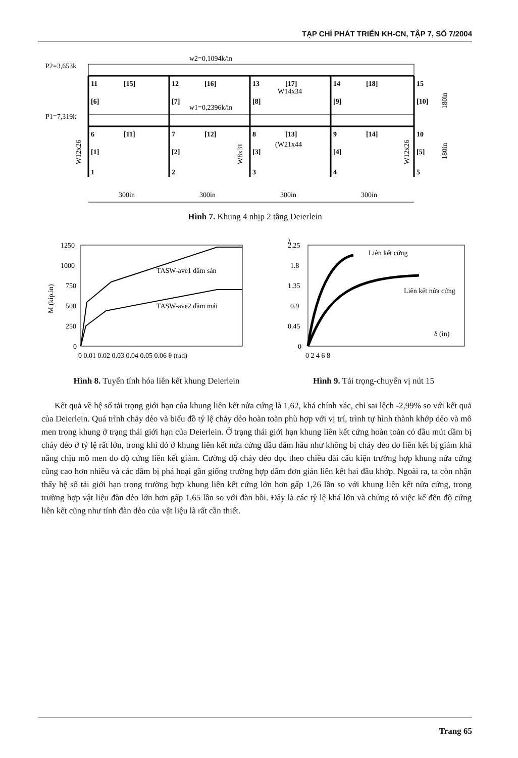TẠP CHÍ PHÁT TRIỂN KH-CN, TẬP 7, SỐ 7/2004
w2=0,1094k/in
P2=3,653k
P1=7,319k
w1=0,2396k/in
11
[15]
12
[16]
13
[17]
14
[18]
15
[6]
[7]
[8]
[9]
[10]
6
[11]
7
[12]
8
[13]
9
[14]
10
[1]
[2]
[3]
[4]
[5]
1
2
3
4
5
W14x34
(W21x44
W12x26
W8x31
W12x26
180in
180in
300in
300in
300in
300in
Hình 7. Khung 4 nhịp 2 tầng Deierlein
1250
1000
750
500
250
0
TASW-ave1 dầm sàn
TASW-ave2 dầm mái
M (kip.in)
0 0.01 0.02 0.03 0.04 0.05 0.06 θ (rad)
Hình 8. Tuyến tính hóa liên kết khung Deierlein
λ
2.25
1.8
1.35
0.9
0.45
0
Liên kết cứng
Liên kết nửa cứng
δ (in)
0 2 4 6 8
Hình 9. Tải trọng-chuyển vị nút 15
Kết quả về hệ số tải trọng giới hạn của khung liên kết nửa cứng là 1,62, khá chính xác, chỉ sai lệch -2,99% so với kết quả của Deierlein. Quá trình chảy dẻo và biểu đồ tỷ lệ chảy dẻo hoàn toàn phù hợp với vị trí, trình tự hình thành khớp dẻo và mô men trong khung ở trạng thái giới hạn của Deierlein. Ở trạng thái giới hạn khung liên kết cứng hoàn toàn có đầu mút dầm bị chảy dẻo ở tỷ lệ rất lớn, trong khi đó ở khung liên kết nửa cứng đầu dầm hầu như không bị chảy dẻo do liên kết bị giảm khả năng chịu mô men do độ cứng liên kết giảm. Cường độ chảy dẻo dọc theo chiều dài cấu kiện trường hợp khung nửa cứng cũng cao hơn nhiều và các dầm bị phá hoại gần giống trường hợp dầm đơn giản liên kết hai đầu khớp. Ngoài ra, ta còn nhận thấy hệ số tải giới hạn trong trường hợp khung liên kết cứng lớn hơn gấp 1,26 lần so với khung liên kết nửa cứng, trong trường hợp vật liệu đàn dẻo lớn hơn gấp 1,65 lần so với đàn hồi. Đây là các tỷ lệ khá lớn và chứng tỏ việc kể đến độ cứng liên kết cũng như tính đàn dẻo của vật liệu là rất cần thiết.
Trang 65